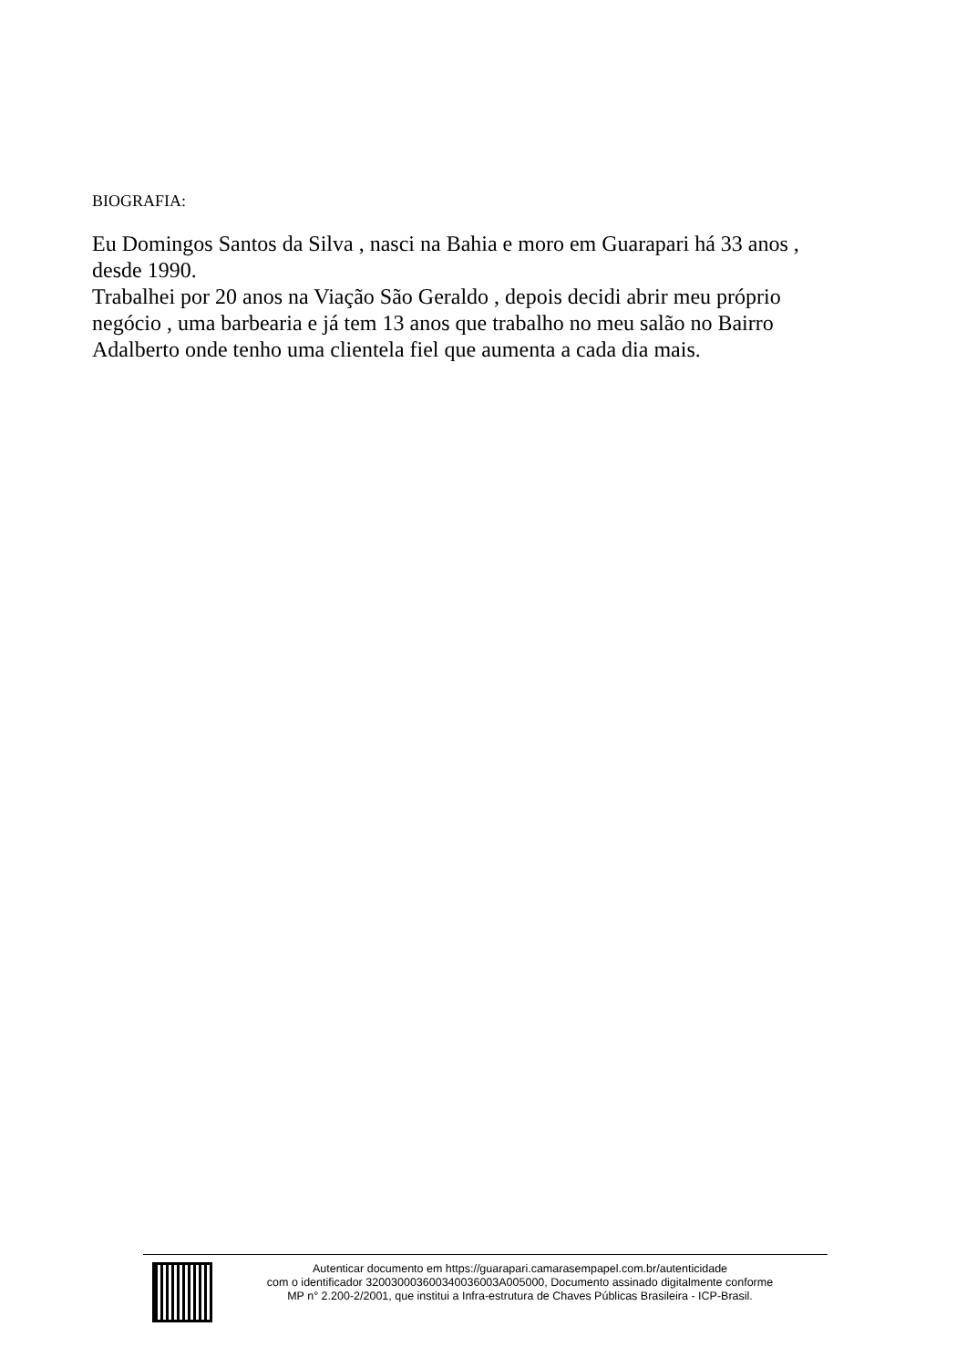BIOGRAFIA:
Eu Domingos Santos da Silva , nasci na Bahia e moro em Guarapari há 33 anos , desde 1990.
Trabalhei por 20 anos na Viação São Geraldo , depois decidi abrir meu próprio negócio , uma barbearia e já tem 13 anos que trabalho no meu salão no Bairro Adalberto onde tenho uma clientela fiel que aumenta a cada dia mais.
Autenticar documento em https://guarapari.camarasempapel.com.br/autenticidade
com o identificador 320030003600340036003A005000, Documento assinado digitalmente conforme
MP n° 2.200-2/2001, que institui a Infra-estrutura de Chaves Públicas Brasileira - ICP-Brasil.